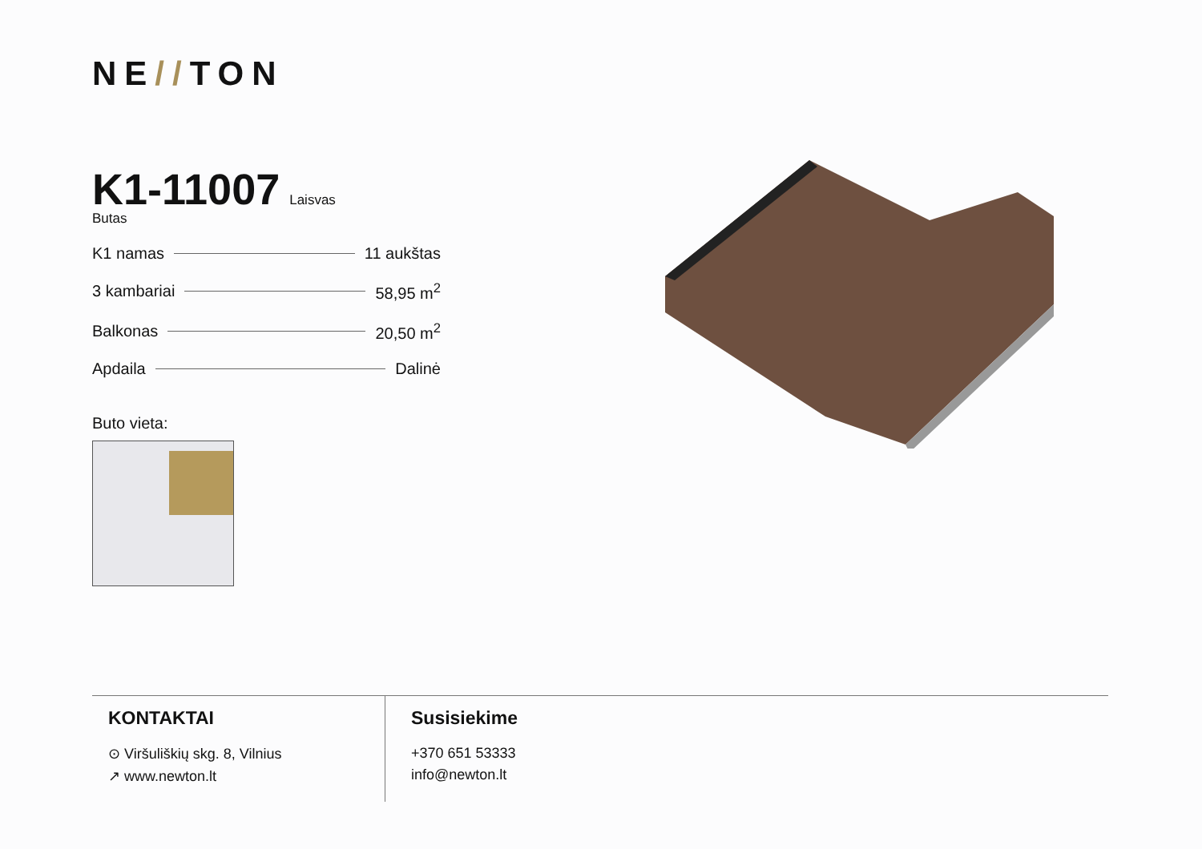NE//TON
K1-11007
Laisvas
Butas
K1 namas 11 aukštas
3 kambariai 58,95 m<sup>2</sup>
Balkonas 20,50 m<sup>2</sup>
Apdaila Dalinė
Buto vieta:
KONTAKTAI
⊙ Viršuliškių skg. 8, Vilnius
↗ www.newton.lt
Susisiekime
+370 651 53333
info@newton.lt